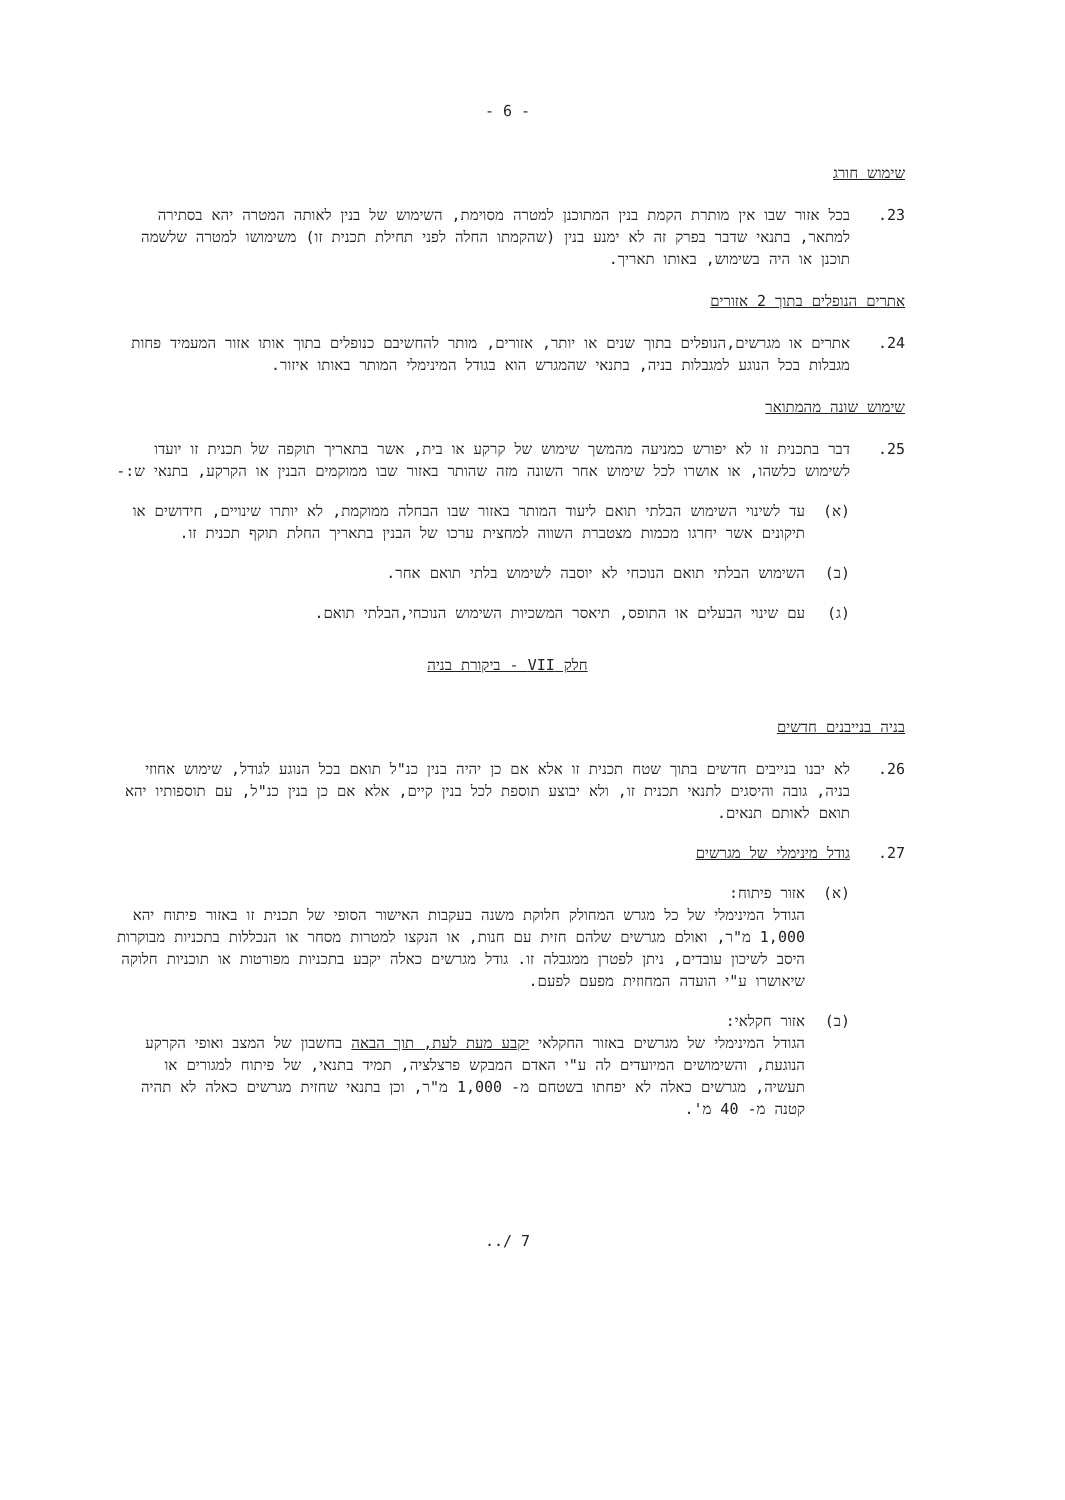- 6 -
שימוש חורג
23. בכל אזור שבו אין מותרת הקמת בנין המתוכנן למטרה מסוימת, השימוש של בנין לאותה המטרה יהא בסתירה למתאר, בתנאי שדבר בפרק זה לא ימנע בנין (שהקמתו החלה לפני תחילת תכנית זו) משימושו למטרה שלשמה תוכנן או היה בשימוש, באותו תאריך.
אתרים הנופלים בתוך 2 אזורים
24. אתרים או מגרשים,הנופלים בתוך שנים או יותר, אזורים, מותר להחשיבם כנופלים בתוך אותו אזור המעמיד פחות מגבלות בכל הנוגע למגבלות בניה, בתנאי שהמגרש הוא בגודל המינימלי המותר באותו איזור.
שימוש שונה מהמתואר
25. דבר בתכנית זו לא יפורש כמניעה מהמשך שימוש של קרקע או בית, אשר בתאריך תוקפה של תכנית זו יועדו לשימוש כלשהו, או אושרו לכל שימוש אחר השונה מזה שהותר באזור שבו ממוקמים הבנין או הקרקע, בתנאי ש:-
(א) עד לשינוי השימוש הבלתי תואם ליעוד המותר באזור שבו הבחלה ממוקמת, לא יותרו שינויים, חידושים או תיקונים אשר יחרגו מכמות מצטברת השווה למחצית ערכו של הבנין בתאריך החלת תוקף תכנית זו.
(ב) השימוש הבלתי תואם הנוכחי לא יוסבה לשימוש בלתי תואם אחר.
(ג) עם שינוי הבעלים או התופס, תיאסר המשכיות השימוש הנוכחי,הבלתי תואם.
חלק VII - ביקורת בניה
בניה בנייבנים חדשים
26. לא יבנו בנייבים חדשים בתוך שטח תכנית זו אלא אם כן יהיה בנין כנ"ל תואם בכל הנוגע לגודל, שימוש אחוזי בניה, גובה והיסגים לתנאי תכנית זו, ולא יבוצע תוספת לכל בנין קיים, אלא אם כן בנין כנ"ל, עם תוספותיו יהא תואם לאותם תנאים.
27. גודל מינימלי של מגרשים
(א) אזור פיתוח:
הגודל המינימלי של כל מגרש המחולק חלוקת משנה בעקבות האישור הסופי של תכנית זו באזור פיתוח יהא 1,000 מ"ר, ואולם מגרשים שלהם חזית עם חנות, או הנקצו למטרות מסחר או הנכללות בתכניות מבוקרות היסב לשיכון עובדים, ניתן לפטרן ממגבלה זו. גודל מגרשים כאלה יקבע בתכניות מפורטות או תוכניות חלוקה שיאושרו ע"י הועדה המחוזית מפעם לפעם.
(ב) אזור חקלאי:
הגודל המינימלי של מגרשים באזור החקלאי יקבע מעת לעת, תוך הבאה בחשבון של המצב ואופי הקרקע הנוגעת, והשימושים המיועדים לה ע"י האדם המבקש פרצלציה, תמיד בתנאי, של פיתוח למגורים או תעשיה, מגרשים כאלה לא יפחתו בשטחם מ- 1,000 מ"ר, וכן בתנאי שחזית מגרשים כאלה לא תהיה קטנה מ- 40 מ'.
7 /..